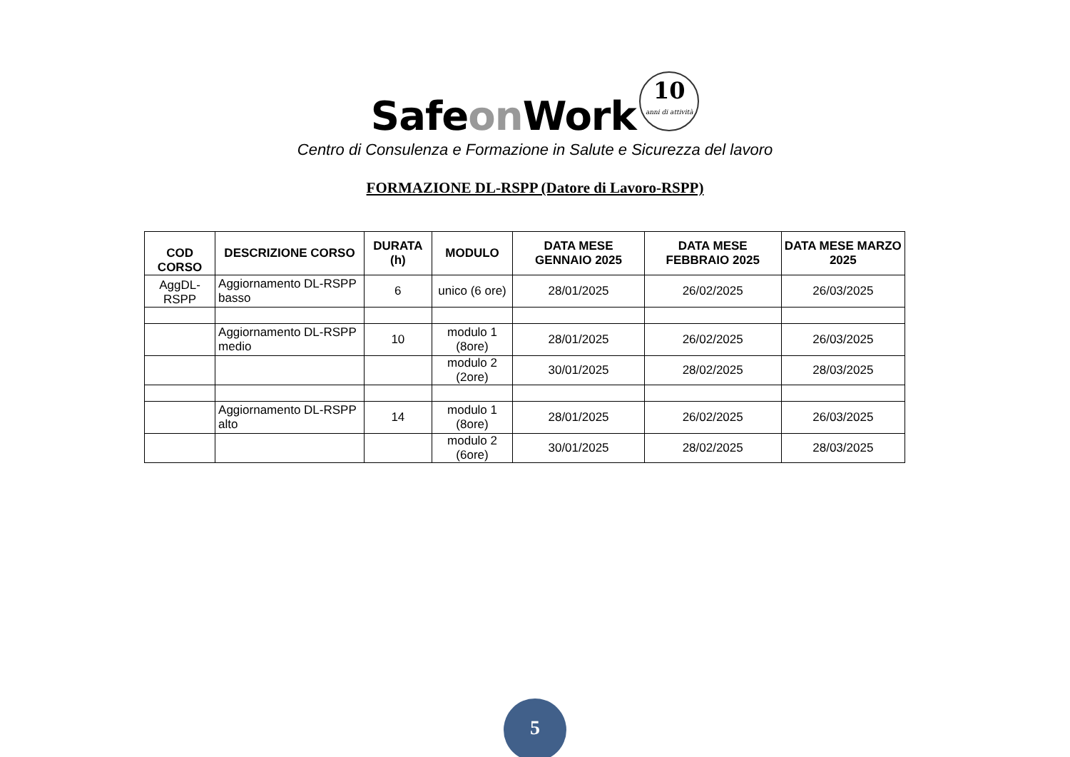Safeon Work 10 anni di attività
Centro di Consulenza e Formazione in Salute e Sicurezza del lavoro
FORMAZIONE DL-RSPP (Datore di Lavoro-RSPP)
| COD CORSO | DESCRIZIONE CORSO | DURATA (h) | MODULO | DATA MESE GENNAIO 2025 | DATA MESE FEBBRAIO 2025 | DATA MESE MARZO 2025 |
| --- | --- | --- | --- | --- | --- | --- |
| AggDL-RSPP | Aggiornamento DL-RSPP basso | 6 | unico (6 ore) | 28/01/2025 | 26/02/2025 | 26/03/2025 |
| | Aggiornamento DL-RSPP medio | 10 | modulo 1 (8ore) | 28/01/2025 | 26/02/2025 | 26/03/2025 |
| | | | modulo 2 (2ore) | 30/01/2025 | 28/02/2025 | 28/03/2025 |
| | Aggiornamento DL-RSPP alto | 14 | modulo 1 (8ore) | 28/01/2025 | 26/02/2025 | 26/03/2025 |
| | | | modulo 2 (6ore) | 30/01/2025 | 28/02/2025 | 28/03/2025 |
5